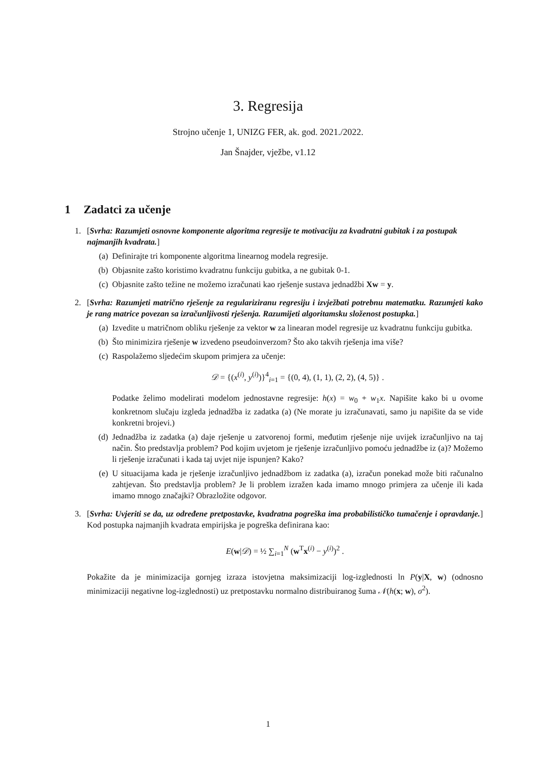3. Regresija
Strojno učenje 1, UNIZG FER, ak. god. 2021./2022.
Jan Šnajder, vježbe, v1.12
1 Zadatci za učenje
1. [Svrha: Razumjeti osnovne komponente algoritma regresije te motivaciju za kvadratni gubitak i za postupak najmanjih kvadrata.]
(a) Definirajte tri komponente algoritma linearnog modela regresije.
(b) Objasnite zašto koristimo kvadratnu funkciju gubitka, a ne gubitak 0-1.
(c) Objasnite zašto težine ne možemo izračunati kao rješenje sustava jednadžbi Xw = y.
2. [Svrha: Razumjeti matrično rješenje za regulariziranu regresiju i izvježbati potrebnu matematku. Razumjeti kako je rang matrice povezan sa izračunljivosti rješenja. Razumijeti algoritamsku složenost postupka.]
(a) Izvedite u matričnom obliku rješenje za vektor w za linearan model regresije uz kvadratnu funkciju gubitka.
(b) Što minimizira rješenje w izvedeno pseudoinverzom? Što ako takvih rješenja ima više?
(c) Raspolažemo sljedećim skupom primjera za učenje:
𝒟 = {(x<sup>(i)</sup>, y<sup>(i)</sup>)}<sup>4</sup><sub>i=1</sub> = {(0, 4), (1, 1), (2, 2), (4, 5)} .
Podatke želimo modelirati modelom jednostavne regresije: h(x) = w<sub>0</sub> + w<sub>1</sub>x. Napišite kako bi u ovome konkretnom slučaju izgleda jednadžba iz zadatka (a) (Ne morate ju izračunavati, samo ju napišite da se vide konkretni brojevi.)
(d) Jednadžba iz zadatka (a) daje rješenje u zatvorenoj formi, međutim rješenje nije uvijek izračunljivo na taj način. Što predstavlja problem? Pod kojim uvjetom je rješenje izračunljivo pomoću jednadžbe iz (a)? Možemo li rješenje izračunati i kada taj uvjet nije ispunjen? Kako?
(e) U situacijama kada je rješenje izračunljivo jednadžbom iz zadatka (a), izračun ponekad može biti računalno zahtjevan. Što predstavlja problem? Je li problem izražen kada imamo mnogo primjera za učenje ili kada imamo mnogo značajki? Obrazložite odgovor.
3. [Svrha: Uvjeriti se da, uz određene pretpostavke, kvadratna pogreška ima probabilističko tumačenje i opravdanje.] Kod postupka najmanjih kvadrata empirijska je pogreška definirana kao:
E(w|𝒟) = ½ ∑<sub>i=1</sub><sup>N</sup> (w<sup>T</sup>x<sup>(i)</sup> − y<sup>(i)</sup>)<sup>2</sup> .
Pokažite da je minimizacija gornjeg izraza istovjetna maksimizaciji log-izglednosti ln P(y|X, w) (odnosno minimizaciji negativne log-izglednosti) uz pretpostavku normalno distribuiranog šuma 𝒩(h(x; w), σ<sup>2</sup>).
1